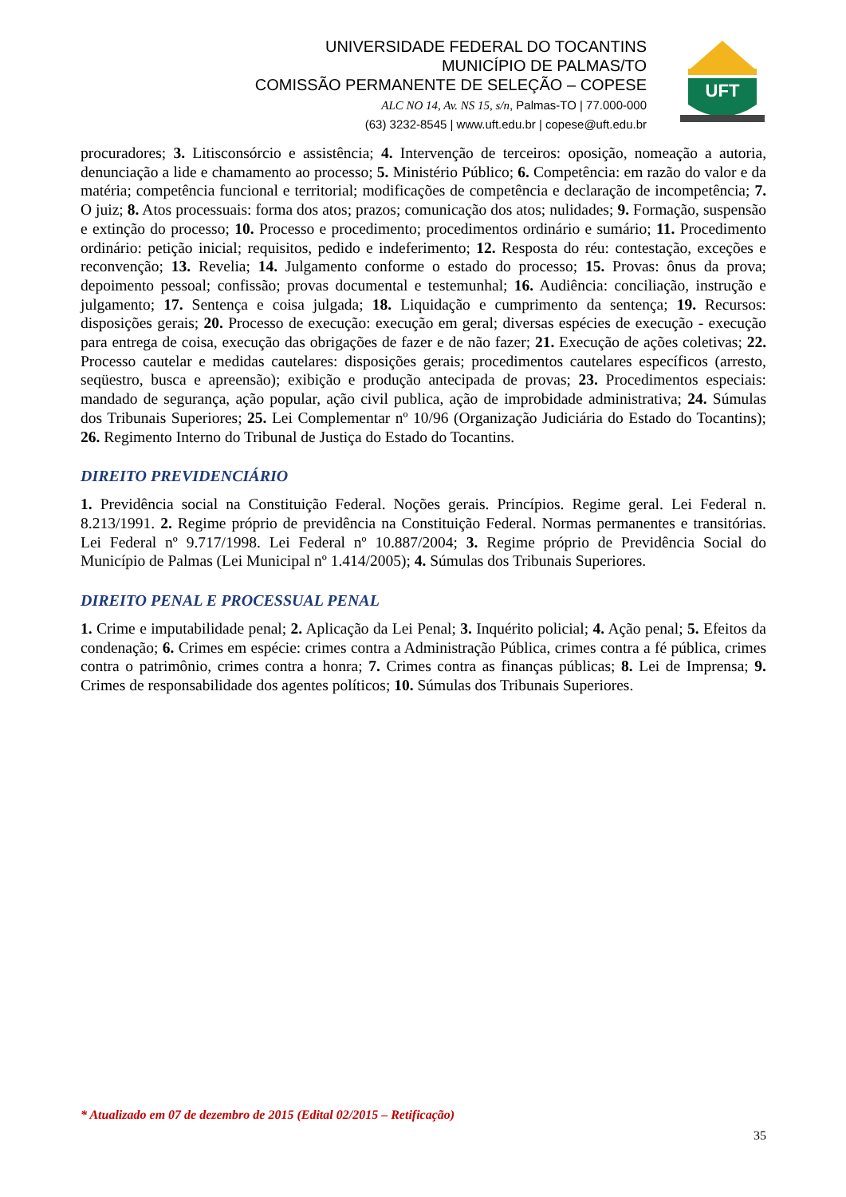UNIVERSIDADE FEDERAL DO TOCANTINS
MUNICÍPIO DE PALMAS/TO
COMISSÃO PERMANENTE DE SELEÇÃO – COPESE
ALC NO 14, Av. NS 15, s/n, Palmas-TO | 77.000-000
(63) 3232-8545 | www.uft.edu.br | copese@uft.edu.br
UFT
procuradores; 3. Litisconsórcio e assistência; 4. Intervenção de terceiros: oposição, nomeação a autoria, denunciação a lide e chamamento ao processo; 5. Ministério Público; 6. Competência: em razão do valor e da matéria; competência funcional e territorial; modificações de competência e declaração de incompetência; 7. O juiz; 8. Atos processuais: forma dos atos; prazos; comunicação dos atos; nulidades; 9. Formação, suspensão e extinção do processo; 10. Processo e procedimento; procedimentos ordinário e sumário; 11. Procedimento ordinário: petição inicial; requisitos, pedido e indeferimento; 12. Resposta do réu: contestação, exceções e reconvenção; 13. Revelia; 14. Julgamento conforme o estado do processo; 15. Provas: ônus da prova; depoimento pessoal; confissão; provas documental e testemunhal; 16. Audiência: conciliação, instrução e julgamento; 17. Sentença e coisa julgada; 18. Liquidação e cumprimento da sentença; 19. Recursos: disposições gerais; 20. Processo de execução: execução em geral; diversas espécies de execução - execução para entrega de coisa, execução das obrigações de fazer e de não fazer; 21. Execução de ações coletivas; 22. Processo cautelar e medidas cautelares: disposições gerais; procedimentos cautelares específicos (arresto, seqüestro, busca e apreensão); exibição e produção antecipada de provas; 23. Procedimentos especiais: mandado de segurança, ação popular, ação civil publica, ação de improbidade administrativa; 24. Súmulas dos Tribunais Superiores; 25. Lei Complementar nº 10/96 (Organização Judiciária do Estado do Tocantins); 26. Regimento Interno do Tribunal de Justiça do Estado do Tocantins.
DIREITO PREVIDENCIÁRIO
1. Previdência social na Constituição Federal. Noções gerais. Princípios. Regime geral. Lei Federal n. 8.213/1991. 2. Regime próprio de previdência na Constituição Federal. Normas permanentes e transitórias. Lei Federal nº 9.717/1998. Lei Federal nº 10.887/2004; 3. Regime próprio de Previdência Social do Município de Palmas (Lei Municipal nº 1.414/2005); 4. Súmulas dos Tribunais Superiores.
DIREITO PENAL E PROCESSUAL PENAL
1. Crime e imputabilidade penal; 2. Aplicação da Lei Penal; 3. Inquérito policial; 4. Ação penal; 5. Efeitos da condenação; 6. Crimes em espécie: crimes contra a Administração Pública, crimes contra a fé pública, crimes contra o patrimônio, crimes contra a honra; 7. Crimes contra as finanças públicas; 8. Lei de Imprensa; 9. Crimes de responsabilidade dos agentes políticos; 10. Súmulas dos Tribunais Superiores.
* Atualizado em 07 de dezembro de 2015 (Edital 02/2015 – Retificação)
35